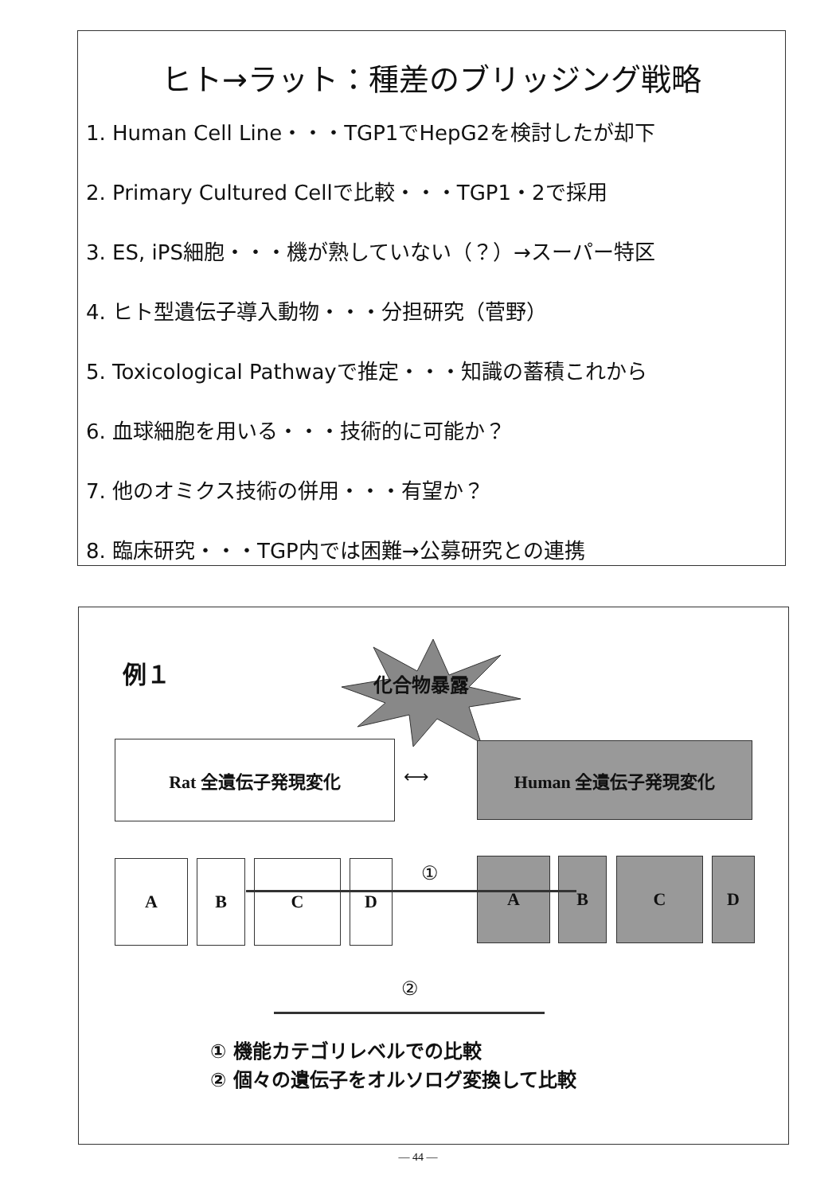ヒト→ラット：種差のブリッジング戦略
1. Human Cell Line・・・TGP1でHepG2を検討したが却下
2. Primary Cultured Cellで比較・・・TGP1・2で採用
3. ES, iPS細胞・・・機が熟していない（？）→スーパー特区
4. ヒト型遺伝子導入動物・・・分担研究（菅野）
5. Toxicological Pathwayで推定・・・知識の蓄積これから
6. 血球細胞を用いる・・・技術的に可能か？
7. 他のオミクス技術の併用・・・有望か？
8. 臨床研究・・・TGP内では困難→公募研究との連携
例１ 化合物暴露
Rat 全遺伝子発現変化
⟷
Human 全遺伝子発現変化
A B C D A B C D
①
②
① 機能カテゴリレベルでの比較
② 個々の遺伝子をオルソログ変換して比較
— 44 —